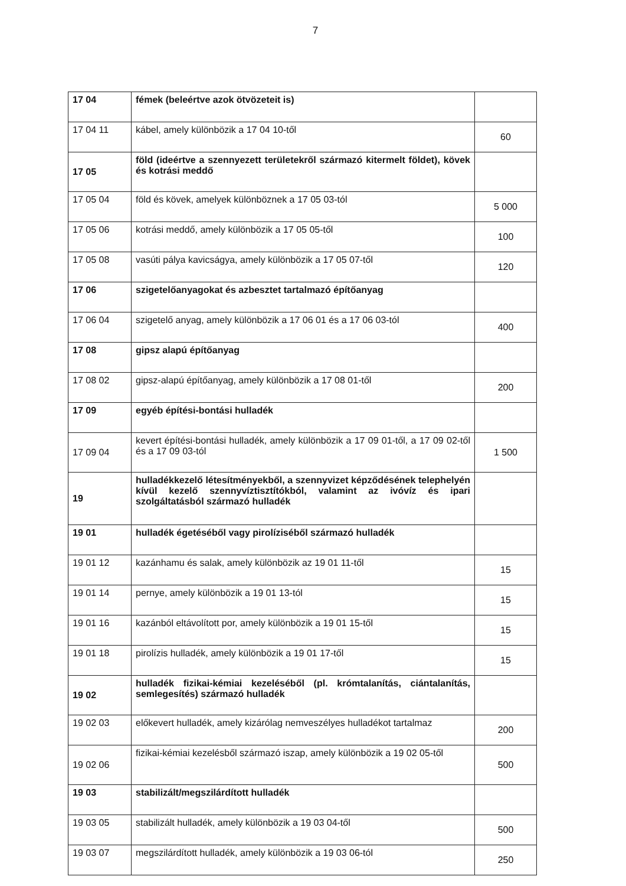7
| 17 04 | fémek (beleértve azok ötvözeteit is) | |
| 17 04 11 | kábel, amely különbözik a 17 04 10-től | 60 |
| 17 05 | föld (ideértve a szennyezett területekről származó kitermelt földet), kövek és kotrási meddő | |
| 17 05 04 | föld és kövek, amelyek különböznek a 17 05 03-tól | 5 000 |
| 17 05 06 | kotrási meddő, amely különbözik a 17 05 05-től | 100 |
| 17 05 08 | vasúti pálya kavicságya, amely különbözik a 17 05 07-től | 120 |
| 17 06 | szigetelőanyagokat és azbesztet tartalmazó építőanyag | |
| 17 06 04 | szigetelő anyag, amely különbözik a 17 06 01 és a 17 06 03-tól | 400 |
| 17 08 | gipsz alapú építőanyag | |
| 17 08 02 | gipsz-alapú építőanyag, amely különbözik a 17 08 01-től | 200 |
| 17 09 | egyéb építési-bontási hulladék | |
| 17 09 04 | kevert építési-bontási hulladék, amely különbözik a 17 09 01-től, a 17 09 02-től és a 17 09 03-tól | 1 500 |
| 19 | hulladékkezelő létesítményekből, a szennyvizet képződésének telephelyén kívül kezelő szennyvíztisztítókból, valamint az ivóvíz és ipari szolgáltatásból származó hulladék | |
| 19 01 | hulladék égetéséből vagy pirolíziséből származó hulladék | |
| 19 01 12 | kazánhamu és salak, amely különbözik az 19 01 11-től | 15 |
| 19 01 14 | pernye, amely különbözik a 19 01 13-tól | 15 |
| 19 01 16 | kazánból eltávolított por, amely különbözik a 19 01 15-től | 15 |
| 19 01 18 | pirolízis hulladék, amely különbözik a 19 01 17-től | 15 |
| 19 02 | hulladék fizikai-kémiai kezeléséből (pl. krómtalanítás, ciántalanítás, semlegesítés) származó hulladék | |
| 19 02 03 | előkevert hulladék, amely kizárólag nemveszélyes hulladékot tartalmaz | 200 |
| 19 02 06 | fizikai-kémiai kezelésből származó iszap, amely különbözik a 19 02 05-től | 500 |
| 19 03 | stabilizált/megszilárdított hulladék | |
| 19 03 05 | stabilizált hulladék, amely különbözik a 19 03 04-től | 500 |
| 19 03 07 | megszilárdított hulladék, amely különbözik a 19 03 06-tól | 250 |